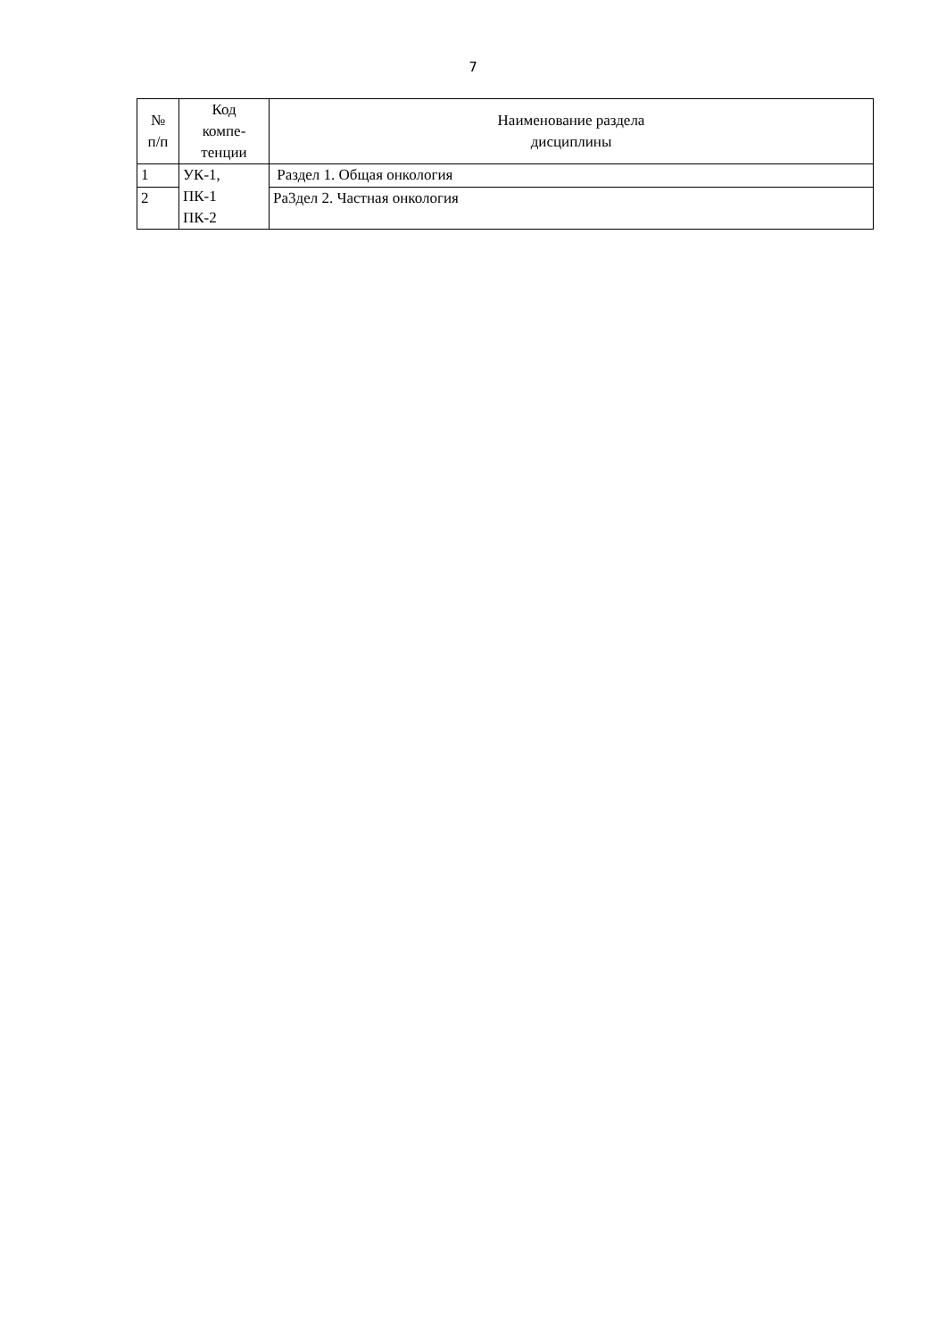7
| № п/п | Код компе- тенции | Наименование раздела дисциплины |
| --- | --- | --- |
| 1 | УК-1, ПК-1 ПК-2 | Раздел 1. Общая онкология |
| 2 | | Ра3дел 2. Частная онкология |